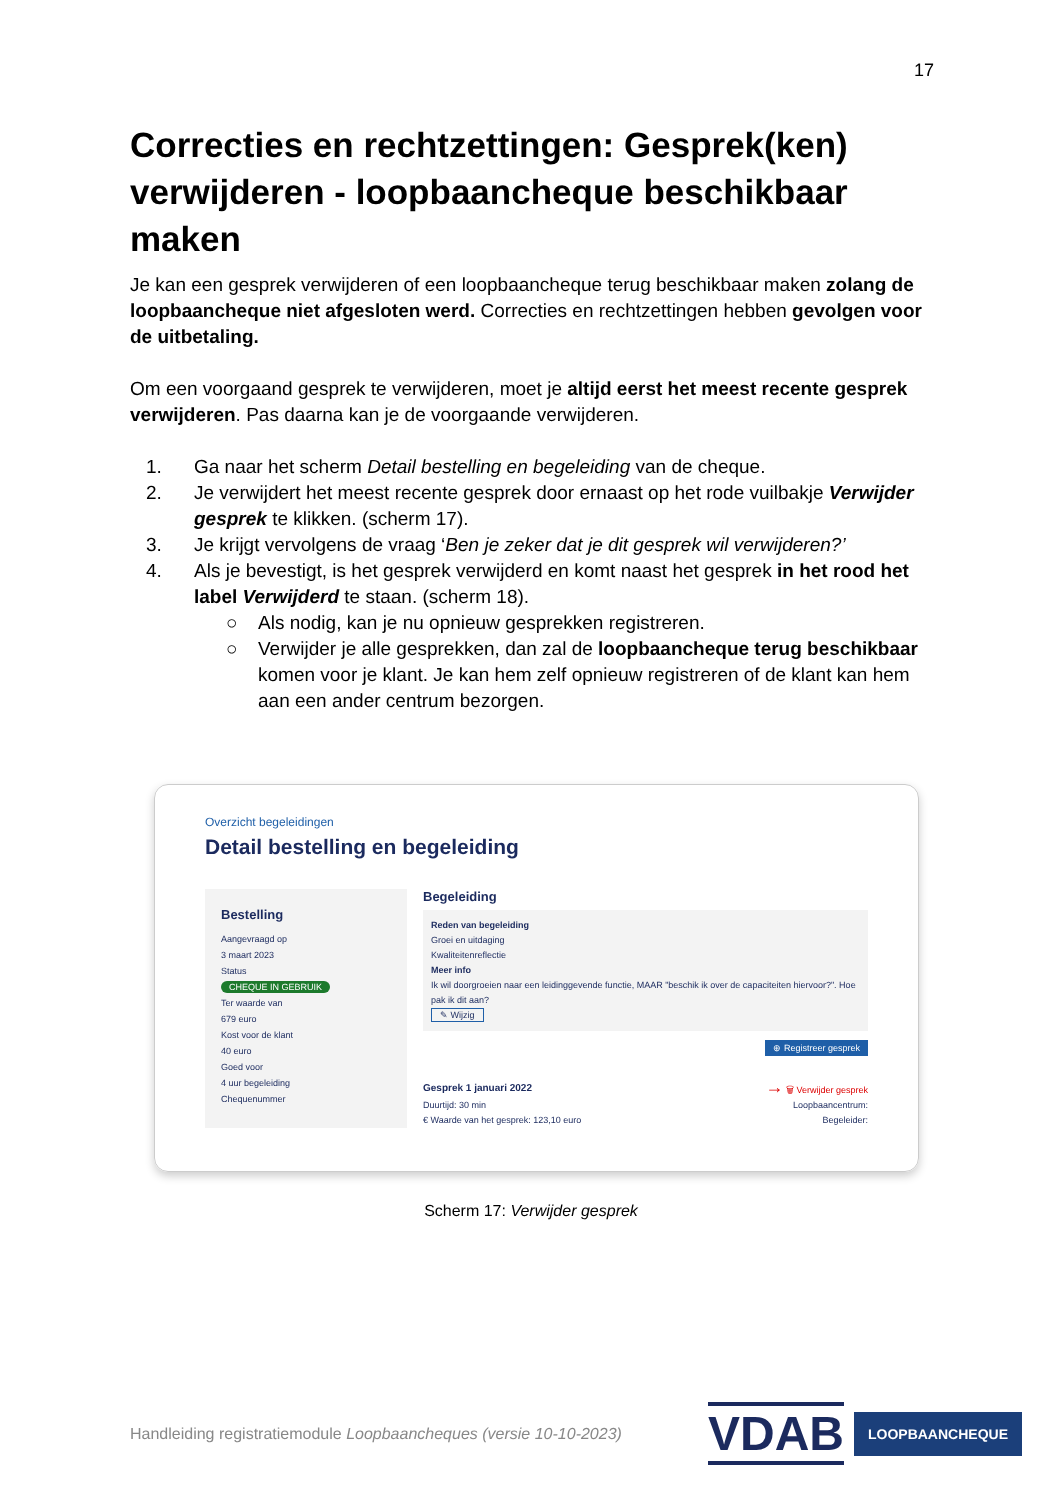17
Correcties en rechtzettingen: Gesprek(ken) verwijderen - loopbaancheque beschikbaar maken
Je kan een gesprek verwijderen of een loopbaancheque terug beschikbaar maken zolang de loopbaancheque niet afgesloten werd. Correcties en rechtzettingen hebben gevolgen voor de uitbetaling.
Om een voorgaand gesprek te verwijderen, moet je altijd eerst het meest recente gesprek verwijderen. Pas daarna kan je de voorgaande verwijderen.
1. Ga naar het scherm Detail bestelling en begeleiding van de cheque.
2. Je verwijdert het meest recente gesprek door ernaast op het rode vuilbakje Verwijder gesprek te klikken. (scherm 17).
3. Je krijgt vervolgens de vraag ‘Ben je zeker dat je dit gesprek wil verwijderen?’
4. Als je bevestigt, is het gesprek verwijderd en komt naast het gesprek in het rood het label Verwijderd te staan. (scherm 18).
○ Als nodig, kan je nu opnieuw gesprekken registreren.
○ Verwijder je alle gesprekken, dan zal de loopbaancheque terug beschikbaar komen voor je klant. Je kan hem zelf opnieuw registreren of de klant kan hem aan een ander centrum bezorgen.
Overzicht begeleidingen
Detail bestelling en begeleiding
Bestelling
Aangevraagd op
3 maart 2023
Status
CHEQUE IN GEBRUIK
Ter waarde van
679 euro
Kost voor de klant
40 euro
Goed voor
4 uur begeleiding
Chequenummer
Begeleiding
Reden van begeleiding
Groei en uitdaging
Kwaliteitenreflectie
Meer info
Ik wil doorgroeien naar een leidinggevende functie, MAAR "beschik ik over de capaciteiten hiervoor?". Hoe pak ik dit aan?
✎ Wijzig
⊕ Registreer gesprek
Gesprek 1 januari 2022 → 🗑 Verwijder gesprek
Duurtijd: 30 min Loopbaancentrum:
€ Waarde van het gesprek: 123,10 euro Begeleider:
Scherm 17: Verwijder gesprek
Handleiding registratiemodule Loopbaancheques (versie 10-10-2023)
VDAB LOOPBAANCHEQUE